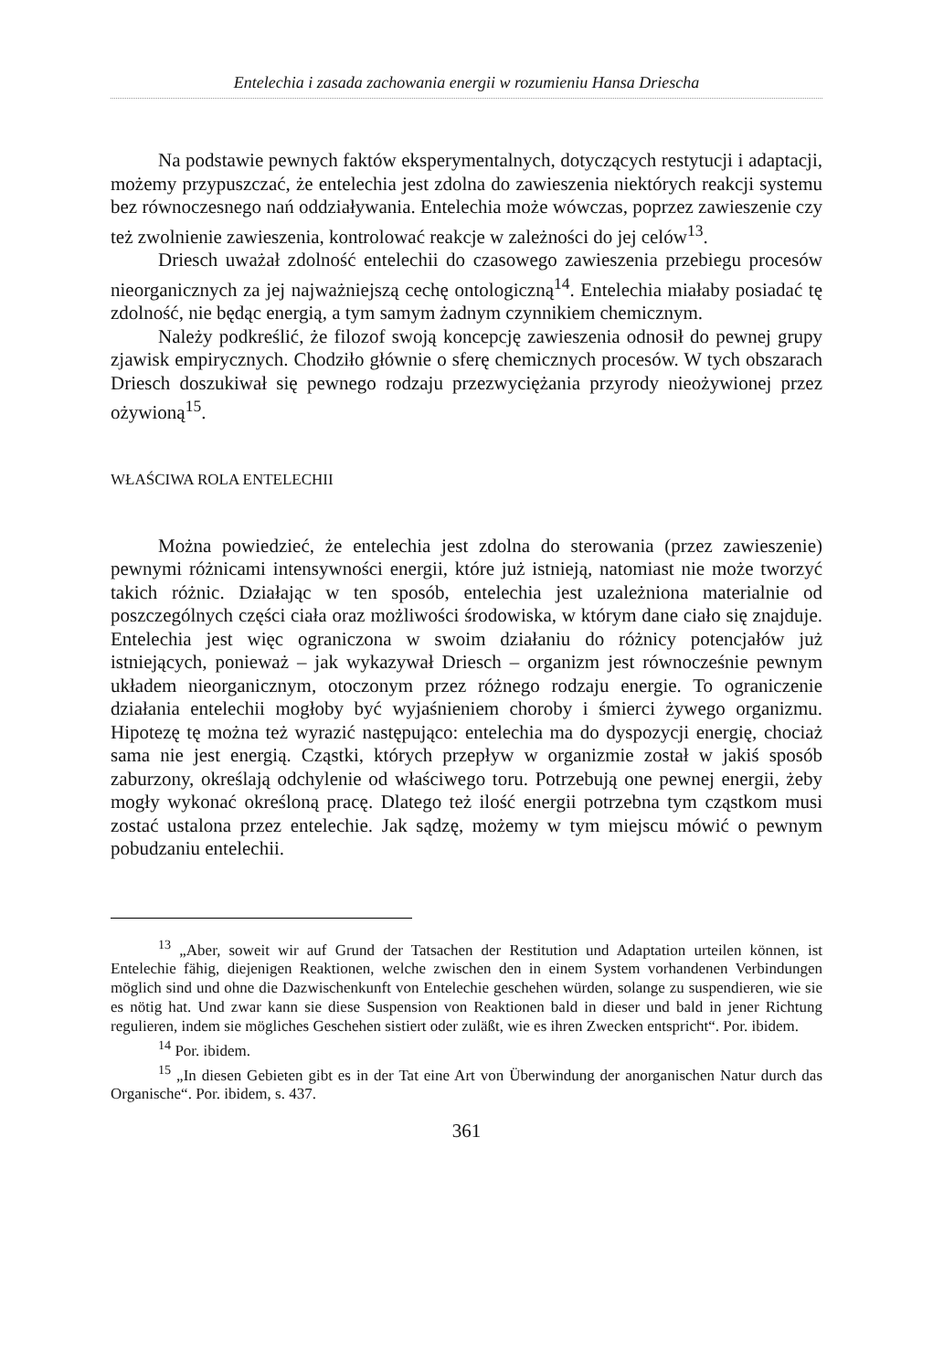Entelechia i zasada zachowania energii w rozumieniu Hansa Driescha
Na podstawie pewnych faktów eksperymentalnych, dotyczących restytucji i adaptacji, możemy przypuszczać, że entelechia jest zdolna do zawieszenia niektórych reakcji systemu bez równoczesnego nań oddziaływania. Entelechia może wówczas, poprzez zawieszenie czy też zwolnienie zawieszenia, kontrolować reakcje w zależności do jej celów<sup>13</sup>.
Driesch uważał zdolność entelechii do czasowego zawieszenia przebiegu procesów nieorganicznych za jej najważniejszą cechę ontologiczną<sup>14</sup>. Entelechia miałaby posiadać tę zdolność, nie będąc energią, a tym samym żadnym czynnikiem chemicznym.
Należy podkreślić, że filozof swoją koncepcję zawieszenia odnosił do pewnej grupy zjawisk empirycznych. Chodziło głównie o sferę chemicznych procesów. W tych obszarach Driesch doszukiwał się pewnego rodzaju przezwyciężania przyrody nieożywionej przez ożywioną<sup>15</sup>.
WŁAŚCIWA ROLA ENTELECHII
Można powiedzieć, że entelechia jest zdolna do sterowania (przez zawieszenie) pewnymi różnicami intensywności energii, które już istnieją, natomiast nie może tworzyć takich różnic. Działając w ten sposób, entelechia jest uzależniona materialnie od poszczególnych części ciała oraz możliwości środowiska, w którym dane ciało się znajduje. Entelechia jest więc ograniczona w swoim działaniu do różnicy potencjałów już istniejących, ponieważ – jak wykazywał Driesch – organizm jest równocześnie pewnym układem nieorganicznym, otoczonym przez różnego rodzaju energie. To ograniczenie działania entelechii mogłoby być wyjaśnieniem choroby i śmierci żywego organizmu. Hipotezę tę można też wyrazić następująco: entelechia ma do dyspozycji energię, chociaż sama nie jest energią. Cząstki, których przepływ w organizmie został w jakiś sposób zaburzony, określają odchylenie od właściwego toru. Potrzebują one pewnej energii, żeby mogły wykonać określoną pracę. Dlatego też ilość energii potrzebna tym cząstkom musi zostać ustalona przez entelechie. Jak sądzę, możemy w tym miejscu mówić o pewnym pobudzaniu entelechii.
<sup>13</sup> „Aber, soweit wir auf Grund der Tatsachen der Restitution und Adaptation urteilen können, ist Entelechie fähig, diejenigen Reaktionen, welche zwischen den in einem System vorhandenen Verbindungen möglich sind und ohne die Dazwischenkunft von Entelechie geschehen würden, solange zu suspendieren, wie sie es nötig hat. Und zwar kann sie diese Suspension von Reaktionen bald in dieser und bald in jener Richtung regulieren, indem sie mögliches Geschehen sistiert oder zuläßt, wie es ihren Zwecken entspricht“. Por. ibidem.
<sup>14</sup> Por. ibidem.
<sup>15</sup> „In diesen Gebieten gibt es in der Tat eine Art von Überwindung der anorganischen Natur durch das Organische“. Por. ibidem, s. 437.
361